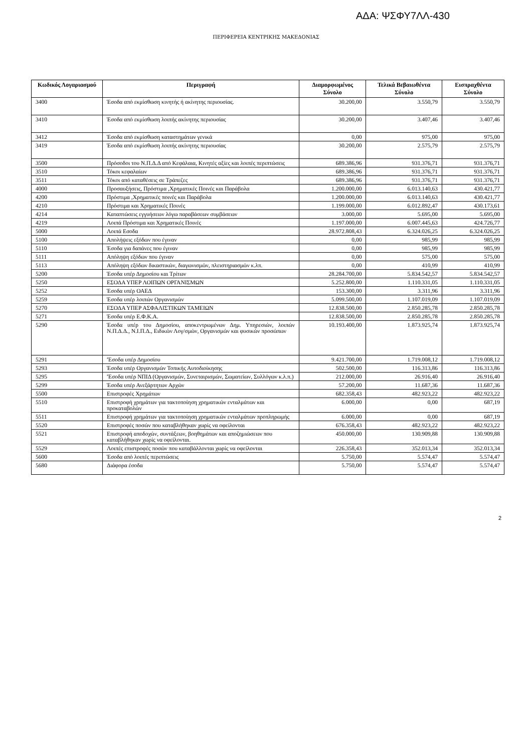ΑΔΑ: ΨΣΦΥ7ΛΛ-430
ΠΕΡΙΦΕΡΕΙΑ ΚΕΝΤΡΙΚΗΣ ΜΑΚΕΔΟΝΙΑΣ
| Κωδικός Λογαριασμού | Περιγραφή | Διαμορφωμένος Σύνολο | Τελικά Βεβαιωθέντα Σύνολο | Εισπραχθέντα Σύνολο |
| --- | --- | --- | --- | --- |
| 3400 | Έσοδα από εκμίσθωση κινητής ή ακίνητης περιουσίας. | 30.200,00 | 3.550,79 | 3.550,79 |
| 3410 | Έσοδα από εκμίσθωση λοιπής ακίνητης περιουσίας | 30.200,00 | 3.407,46 | 3.407,46 |
| 3412 | Έσοδα από εκμίσθωση καταστημάτων γενικά | 0,00 | 975,00 | 975,00 |
| 3419 | Έσοδα από εκμίσθωση λοιπής ακίνητης περιουσίας | 30.200,00 | 2.575,79 | 2.575,79 |
| 3500 | Πρόσοδοι του Ν.Π.Δ.Δ από Κεφάλαια, Κινητές αξίες και λοιπές περιπτώσεις | 689.386,96 | 931.376,71 | 931.376,71 |
| 3510 | Τόκοι κεφαλαίων | 689.386,96 | 931.376,71 | 931.376,71 |
| 3511 | Τόκοι από καταθέσεις σε Τράπεζες | 689.386,96 | 931.376,71 | 931.376,71 |
| 4000 | Προσαυξήσεις, Πρόστιμα ,Χρηματικές Ποινές και Παράβολα | 1.200.000,00 | 6.013.140,63 | 430.421,77 |
| 4200 | Πρόστιμα ,Χρηματικές ποινές και Παράβολα | 1.200.000,00 | 6.013.140,63 | 430.421,77 |
| 4210 | Πρόστιμα και Χρηματικές Ποινές | 1.199.000,00 | 6.012.892,47 | 430.173,61 |
| 4214 | Καταπτώσεις εγγυήσεων λόγω παραβάσεων συμβάσεων | 3.000,00 | 5.695,00 | 5.695,00 |
| 4219 | Λοιπά Πρόστιμα και Χρηματικές Ποινές | 1.197.000,00 | 6.007.445,63 | 424.726,77 |
| 5000 | Λοιπά Εσοδα | 28.972.808,43 | 6.324.026,25 | 6.324.026,25 |
| 5100 | Απολήψεις εξόδων που έγιναν | 0,00 | 985,99 | 985,99 |
| 5110 | Έσοδα για δαπάνες που έγιναν | 0,00 | 985,99 | 985,99 |
| 5111 | Απόληψη εξόδων που έγιναν | 0,00 | 575,00 | 575,00 |
| 5113 | Απόληψη εξόδων δικαστικών, διαγωνισμών, πλειστηριασμών κ.λπ. | 0,00 | 410,99 | 410,99 |
| 5200 | Έσοδα υπέρ Δημοσίου και Τρίτων | 28.284.700,00 | 5.834.542,57 | 5.834.542,57 |
| 5250 | ΕΣΟΔΑ ΥΠΕΡ ΛΟΙΠΩΝ ΟΡΓΑΝΙΣΜΩΝ | 5.252.800,00 | 1.110.331,05 | 1.110.331,05 |
| 5252 | Έσοδα υπέρ ΟΑΕΔ | 153.300,00 | 3.311,96 | 3.311,96 |
| 5259 | Έσοδα υπέρ λοιπών Οργανισμών | 5.099.500,00 | 1.107.019,09 | 1.107.019,09 |
| 5270 | ΕΣΟΔΑ ΥΠΕΡ ΑΣΦΑΛΙΣΤΙΚΩΝ ΤΑΜΕΙΩΝ | 12.838.500,00 | 2.850.285,78 | 2.850.285,78 |
| 5271 | Έσοδα υπέρ Ε.Φ.Κ.Α. | 12.838.500,00 | 2.850.285,78 | 2.850.285,78 |
| 5290 | Έσοδα υπέρ του Δημοσίου, αποκεντρωμένων Δημ. Υπηρεσιών, λοιπών Ν.Π.Δ.Δ., Ν.Ι.Π.Δ., Ειδικών Λογ/σμών, Οργανισμών και φυσικών προσώπων | 10.193.400,00 | 1.873.925,74 | 1.873.925,74 |
| 5291 | 'Έσοδα υπέρ Δημοσίου | 9.421.700,00 | 1.719.008,12 | 1.719.008,12 |
| 5293 | Έσοδα υπέρ Οργανισμών Τοπικής Αυτοδιοίκησης | 502.500,00 | 116.313,86 | 116.313,86 |
| 5295 | 'Έσοδα υπέρ ΝΠΙΔ (Οργανισμών, Συνεταιρισμών, Σωματείων, Συλλόγων κ.λ.π.) | 212.000,00 | 26.916,40 | 26.916,40 |
| 5299 | Έσοδα υπέρ Ανεξάρτητων Αρχών | 57.200,00 | 11.687,36 | 11.687,36 |
| 5500 | Επιστροφές Χρημάτων | 682.358,43 | 482.923,22 | 482.923,22 |
| 5510 | Επιστροφή χρημάτων για τακτοποίηση χρηματικών ενταλμάτων και προκαταβολών | 6.000,00 | 0,00 | 687,19 |
| 5511 | Επιστροφή χρημάτων για τακτοποίηση χρηματικών ενταλμάτων προπληρωμής | 6.000,00 | 0,00 | 687,19 |
| 5520 | Επιστροφές ποσών που καταβλήθηκαν χωρίς να οφείλονται | 676.358,43 | 482.923,22 | 482.923,22 |
| 5521 | Επιστροφή αποδοχών, συντάξεων, βοηθημάτων και αποζημιώσεων που καταβλήθηκαν χωρίς να οφείλονται. | 450.000,00 | 130.909,88 | 130.909,88 |
| 5529 | Λοιπές επιστροφές ποσών που καταβάλλονται χωρίς να οφείλονται | 226.358,43 | 352.013,34 | 352.013,34 |
| 5600 | Έσοδα από λοιπές περιπτώσεις | 5.750,00 | 5.574,47 | 5.574,47 |
| 5680 | Διάφορα έσοδα | 5.750,00 | 5.574,47 | 5.574,47 |
2